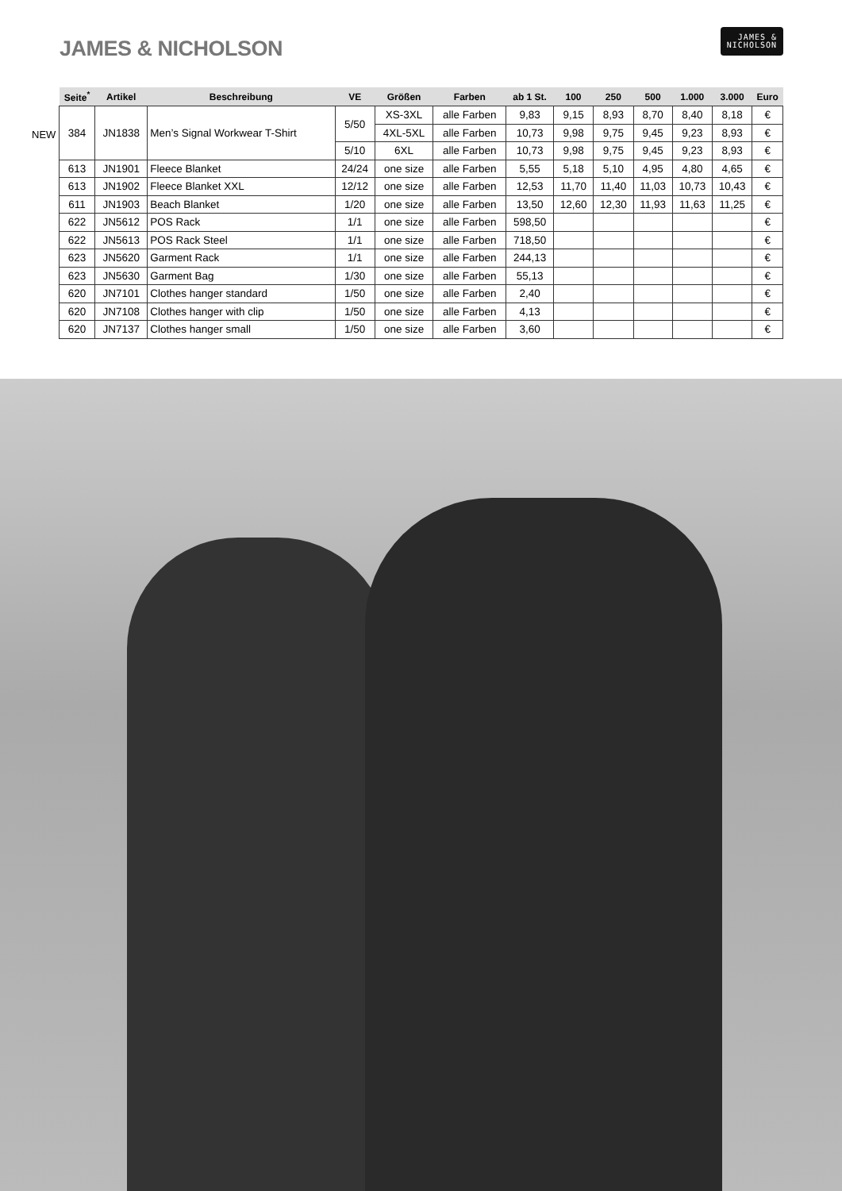JAMES & NICHOLSON
JAMES &
NICHOLSON
NEW
| Seite<sup>*</sup> | Artikel | Beschreibung | VE | Größen | Farben | ab 1 St. | 100 | 250 | 500 | 1.000 | 3.000 | Euro |
| --- | --- | --- | --- | --- | --- | --- | --- | --- | --- | --- | --- | --- |
| 384 | JN1838 | Men’s Signal Workwear T-Shirt | 5/50 | XS-3XL | alle Farben | 9,83 | 9,15 | 8,93 | 8,70 | 8,40 | 8,18 | € |
| | | | | 4XL-5XL | alle Farben | 10,73 | 9,98 | 9,75 | 9,45 | 9,23 | 8,93 | € |
| | | | 5/10 | 6XL | alle Farben | 10,73 | 9,98 | 9,75 | 9,45 | 9,23 | 8,93 | € |
| 613 | JN1901 | Fleece Blanket | 24/24 | one size | alle Farben | 5,55 | 5,18 | 5,10 | 4,95 | 4,80 | 4,65 | € |
| 613 | JN1902 | Fleece Blanket XXL | 12/12 | one size | alle Farben | 12,53 | 11,70 | 11,40 | 11,03 | 10,73 | 10,43 | € |
| 611 | JN1903 | Beach Blanket | 1/20 | one size | alle Farben | 13,50 | 12,60 | 12,30 | 11,93 | 11,63 | 11,25 | € |
| 622 | JN5612 | POS Rack | 1/1 | one size | alle Farben | 598,50 | | | | | | € |
| 622 | JN5613 | POS Rack Steel | 1/1 | one size | alle Farben | 718,50 | | | | | | € |
| 623 | JN5620 | Garment Rack | 1/1 | one size | alle Farben | 244,13 | | | | | | € |
| 623 | JN5630 | Garment Bag | 1/30 | one size | alle Farben | 55,13 | | | | | | € |
| 620 | JN7101 | Clothes hanger standard | 1/50 | one size | alle Farben | 2,40 | | | | | | € |
| 620 | JN7108 | Clothes hanger with clip | 1/50 | one size | alle Farben | 4,13 | | | | | | € |
| 620 | JN7137 | Clothes hanger small | 1/50 | one size | alle Farben | 3,60 | | | | | | € |